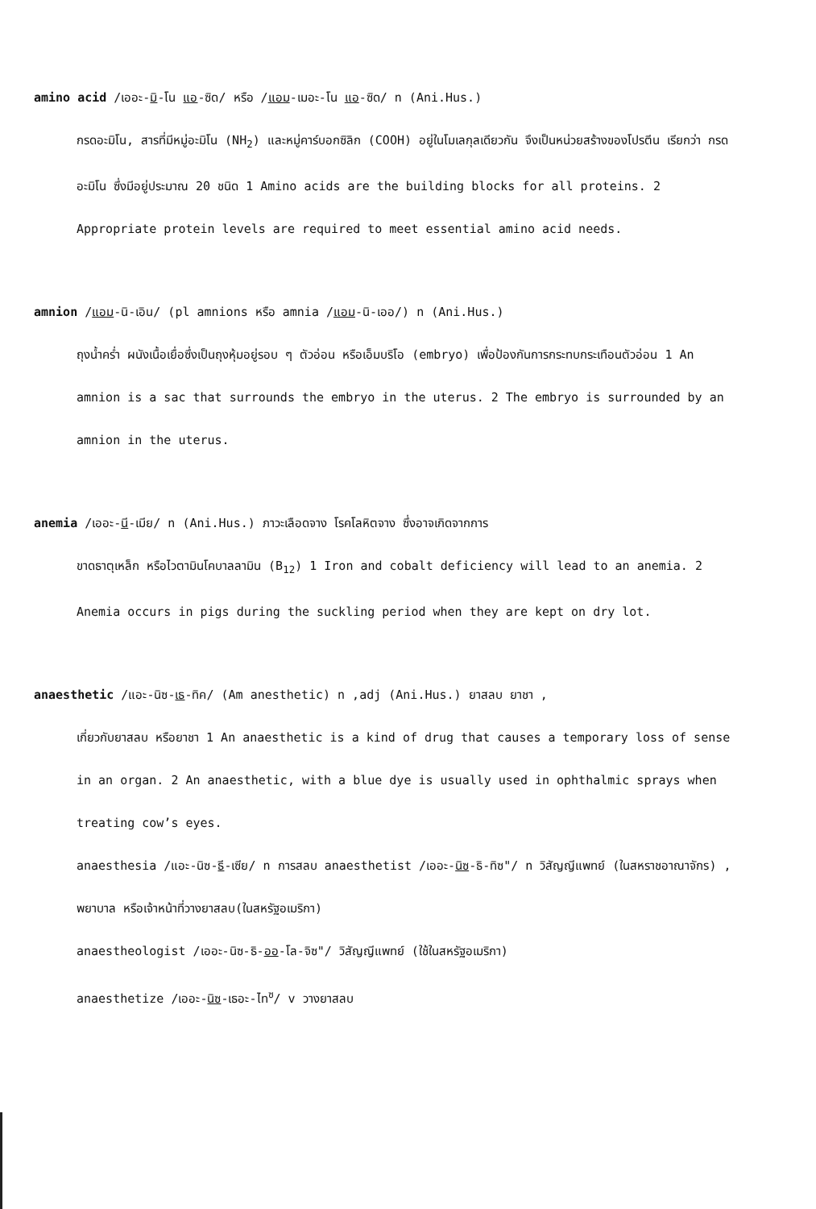amino acid /เออะ-มิ-โน แอ-ซิด/ หรือ /แอม-เมอะ-โน แอ-ซิด/ n (Ani.Hus.)
กรดอะมิโน, สารที่มีหมู่อะมิโน (NH<sub>2</sub>) และหมู่คาร์บอกซิลิก (COOH) อยู่ในโมเลกุลเดียวกัน จึงเป็นหน่วยสร้างของโปรตีน เรียกว่า กรดอะมิโน ซึ่งมีอยู่ประมาณ 20 ชนิด 1 Amino acids are the building blocks for all proteins. 2 Appropriate protein levels are required to meet essential amino acid needs.
amnion /แอม-นิ-เอิน/ (pl amnions หรือ amnia /แอม-นิ-เออ/) n (Ani.Hus.)
ถุงน้ำคร่ำ ผนังเนื้อเยื่อซึ่งเป็นถุงหุ้มอยู่รอบ ๆ ตัวอ่อน หรือเอ็มบริโอ (embryo) เพื่อป้องกันการกระทบกระเทือนตัวอ่อน 1 An amnion is a sac that surrounds the embryo in the uterus. 2 The embryo is surrounded by an amnion in the uterus.
anemia /เออะ-นี-เมีย/ n (Ani.Hus.) ภาวะเลือดจาง โรคโลหิตจาง ซึ่งอาจเกิดจากการ
ขาดธาตุเหล็ก หรือไวตามินโคบาลลามิน (B<sub>12</sub>) 1 Iron and cobalt deficiency will lead to an anemia. 2 Anemia occurs in pigs during the suckling period when they are kept on dry lot.
anaesthetic /แอะ-นิซ-เธ-ทิค/ (Am anesthetic) n ,adj (Ani.Hus.) ยาสลบ ยาชา ,
เกี่ยวกับยาสลบ หรือยาชา 1 An anaesthetic is a kind of drug that causes a temporary loss of sense in an organ. 2 An anaesthetic, with a blue dye is usually used in ophthalmic sprays when treating cow’s eyes.
anaesthesia /แอะ-นิซ-ธี-เซีย/ n การสลบ anaesthetist /เออะ-นิซ-ธิ-ทิซ"/ n วิสัญญีแพทย์ (ในสหราชอาณาจักร) , พยาบาล หรือเจ้าหน้าที่วางยาสลบ(ในสหรัฐอเมริกา)
anaestheologist /เออะ-นิซ-ธิ-ออ-โล-จิซ"/ วิสัญญีแพทย์ (ใช้ในสหรัฐอเมริกา)
anaesthetize /เออะ-นิซ-เธอะ-ไท<sup>ซ</sup>/ v วางยาสลบ